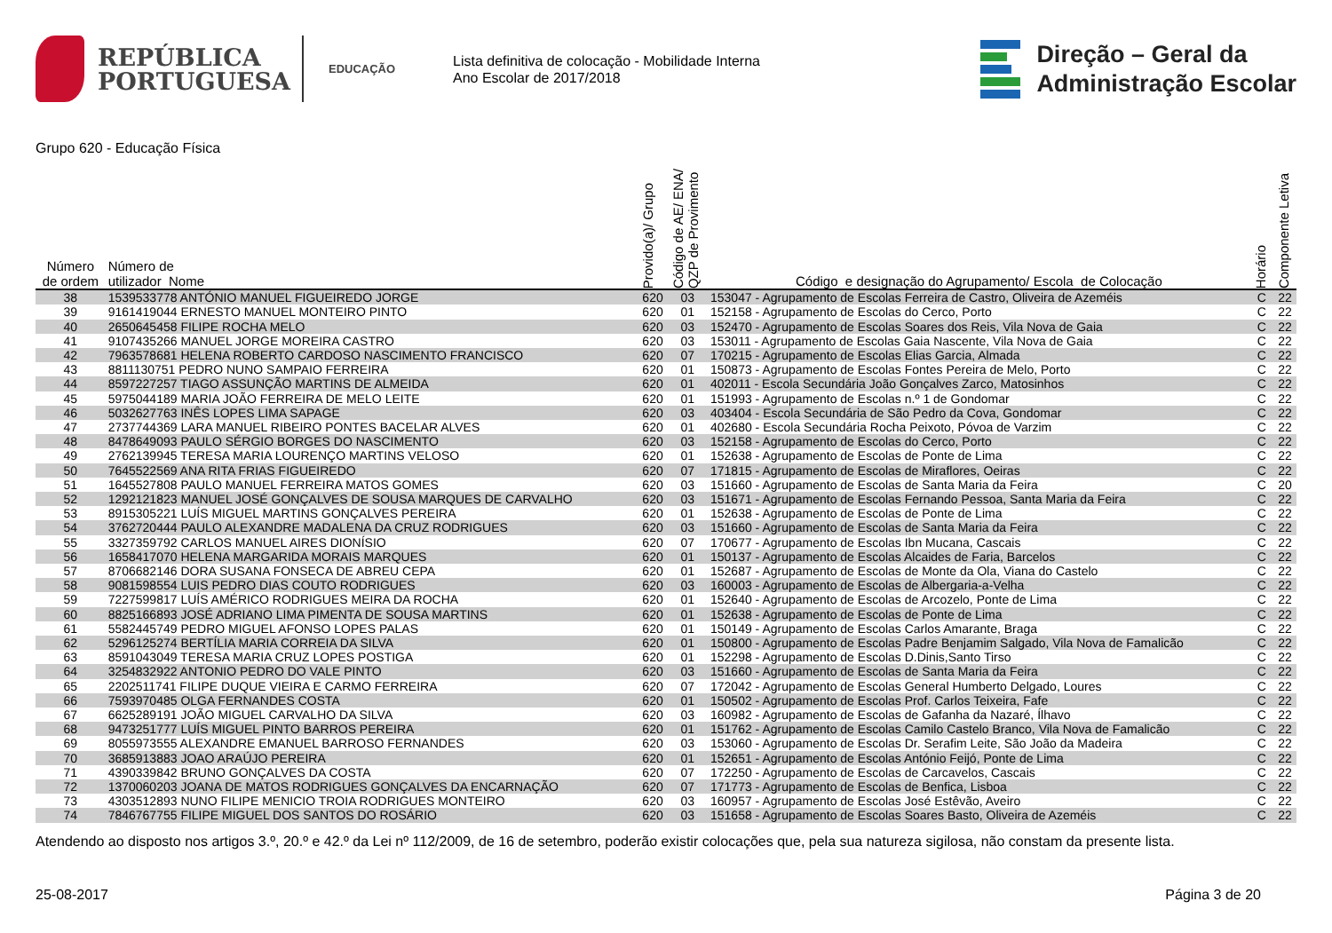REPÚBLICA
PORTUGUESA
EDUCAÇÃO
Lista definitiva de colocação - Mobilidade Interna
Ano Escolar de 2017/2018
Direção – Geral da
Administração Escolar
Grupo 620 - Educação Física
| Número de ordem | Número de utilizador Nome | Provido(a)/ Grupo | Código de AE/ ENA/ QZP de Provimento | Código e designação do Agrupamento/ Escola de Colocação | Horário | Componente Letiva |
| --- | --- | --- | --- | --- | --- | --- |
| 38 | 1539533778 ANTÓNIO MANUEL FIGUEIREDO JORGE | 620 | 03 | 153047 - Agrupamento de Escolas Ferreira de Castro, Oliveira de Azeméis | C | 22 |
| 39 | 9161419044 ERNESTO MANUEL MONTEIRO PINTO | 620 | 01 | 152158 - Agrupamento de Escolas do Cerco, Porto | C | 22 |
| 40 | 2650645458 FILIPE ROCHA MELO | 620 | 03 | 152470 - Agrupamento de Escolas Soares dos Reis, Vila Nova de Gaia | C | 22 |
| 41 | 9107435266 MANUEL JORGE MOREIRA CASTRO | 620 | 03 | 153011 - Agrupamento de Escolas Gaia Nascente, Vila Nova de Gaia | C | 22 |
| 42 | 7963578681 HELENA ROBERTO CARDOSO NASCIMENTO FRANCISCO | 620 | 07 | 170215 - Agrupamento de Escolas Elias Garcia, Almada | C | 22 |
| 43 | 8811130751 PEDRO NUNO SAMPAIO FERREIRA | 620 | 01 | 150873 - Agrupamento de Escolas Fontes Pereira de Melo, Porto | C | 22 |
| 44 | 8597227257 TIAGO ASSUNÇÃO MARTINS DE ALMEIDA | 620 | 01 | 402011 - Escola Secundária João Gonçalves Zarco, Matosinhos | C | 22 |
| 45 | 5975044189 MARIA JOÃO FERREIRA DE MELO LEITE | 620 | 01 | 151993 - Agrupamento de Escolas n.º 1 de Gondomar | C | 22 |
| 46 | 5032627763 INÊS LOPES LIMA SAPAGE | 620 | 03 | 403404 - Escola Secundária de São Pedro da Cova, Gondomar | C | 22 |
| 47 | 2737744369 LARA MANUEL RIBEIRO PONTES BACELAR ALVES | 620 | 01 | 402680 - Escola Secundária Rocha Peixoto, Póvoa de Varzim | C | 22 |
| 48 | 8478649093 PAULO SÉRGIO BORGES DO NASCIMENTO | 620 | 03 | 152158 - Agrupamento de Escolas do Cerco, Porto | C | 22 |
| 49 | 2762139945 TERESA MARIA LOURENÇO MARTINS VELOSO | 620 | 01 | 152638 - Agrupamento de Escolas de Ponte de Lima | C | 22 |
| 50 | 7645522569 ANA RITA FRIAS FIGUEIREDO | 620 | 07 | 171815 - Agrupamento de Escolas de Miraflores, Oeiras | C | 22 |
| 51 | 1645527808 PAULO MANUEL FERREIRA MATOS GOMES | 620 | 03 | 151660 - Agrupamento de Escolas de Santa Maria da Feira | C | 20 |
| 52 | 1292121823 MANUEL JOSÉ GONÇALVES DE SOUSA MARQUES DE CARVALHO | 620 | 03 | 151671 - Agrupamento de Escolas Fernando Pessoa, Santa Maria da Feira | C | 22 |
| 53 | 8915305221 LUÍS MIGUEL MARTINS GONÇALVES PEREIRA | 620 | 01 | 152638 - Agrupamento de Escolas de Ponte de Lima | C | 22 |
| 54 | 3762720444 PAULO ALEXANDRE MADALENA DA CRUZ RODRIGUES | 620 | 03 | 151660 - Agrupamento de Escolas de Santa Maria da Feira | C | 22 |
| 55 | 3327359792 CARLOS MANUEL AIRES DIONÍSIO | 620 | 07 | 170677 - Agrupamento de Escolas Ibn Mucana, Cascais | C | 22 |
| 56 | 1658417070 HELENA MARGARIDA MORAIS MARQUES | 620 | 01 | 150137 - Agrupamento de Escolas Alcaides de Faria, Barcelos | C | 22 |
| 57 | 8706682146 DORA SUSANA FONSECA DE ABREU CEPA | 620 | 01 | 152687 - Agrupamento de Escolas de Monte da Ola, Viana do Castelo | C | 22 |
| 58 | 9081598554 LUIS PEDRO DIAS COUTO RODRIGUES | 620 | 03 | 160003 - Agrupamento de Escolas de Albergaria-a-Velha | C | 22 |
| 59 | 7227599817 LUÍS AMÉRICO RODRIGUES MEIRA DA ROCHA | 620 | 01 | 152640 - Agrupamento de Escolas de Arcozelo, Ponte de Lima | C | 22 |
| 60 | 8825166893 JOSÉ ADRIANO LIMA PIMENTA DE SOUSA MARTINS | 620 | 01 | 152638 - Agrupamento de Escolas de Ponte de Lima | C | 22 |
| 61 | 5582445749 PEDRO MIGUEL AFONSO LOPES PALAS | 620 | 01 | 150149 - Agrupamento de Escolas Carlos Amarante, Braga | C | 22 |
| 62 | 5296125274 BERTÍLIA MARIA CORREIA DA SILVA | 620 | 01 | 150800 - Agrupamento de Escolas Padre Benjamim Salgado, Vila Nova de Famalicão | C | 22 |
| 63 | 8591043049 TERESA MARIA CRUZ LOPES POSTIGA | 620 | 01 | 152298 - Agrupamento de Escolas D.Dinis,Santo Tirso | C | 22 |
| 64 | 3254832922 ANTONIO PEDRO DO VALE PINTO | 620 | 03 | 151660 - Agrupamento de Escolas de Santa Maria da Feira | C | 22 |
| 65 | 2202511741 FILIPE DUQUE VIEIRA E CARMO FERREIRA | 620 | 07 | 172042 - Agrupamento de Escolas General Humberto Delgado, Loures | C | 22 |
| 66 | 7593970485 OLGA FERNANDES COSTA | 620 | 01 | 150502 - Agrupamento de Escolas Prof. Carlos Teixeira, Fafe | C | 22 |
| 67 | 6625289191 JOÃO MIGUEL CARVALHO DA SILVA | 620 | 03 | 160982 - Agrupamento de Escolas de Gafanha da Nazaré, Ílhavo | C | 22 |
| 68 | 9473251777 LUÍS MIGUEL PINTO BARROS PEREIRA | 620 | 01 | 151762 - Agrupamento de Escolas Camilo Castelo Branco, Vila Nova de Famalicão | C | 22 |
| 69 | 8055973555 ALEXANDRE EMANUEL BARROSO FERNANDES | 620 | 03 | 153060 - Agrupamento de Escolas Dr. Serafim Leite, São João da Madeira | C | 22 |
| 70 | 3685913883 JOAO ARAÚJO PEREIRA | 620 | 01 | 152651 - Agrupamento de Escolas António Feijó, Ponte de Lima | C | 22 |
| 71 | 4390339842 BRUNO GONÇALVES DA COSTA | 620 | 07 | 172250 - Agrupamento de Escolas de Carcavelos, Cascais | C | 22 |
| 72 | 1370060203 JOANA DE MATOS RODRIGUES GONÇALVES DA ENCARNAÇÃO | 620 | 07 | 171773 - Agrupamento de Escolas de Benfica, Lisboa | C | 22 |
| 73 | 4303512893 NUNO FILIPE MENICIO TROIA RODRIGUES MONTEIRO | 620 | 03 | 160957 - Agrupamento de Escolas José Estêvão, Aveiro | C | 22 |
| 74 | 7846767755 FILIPE MIGUEL DOS SANTOS DO ROSÁRIO | 620 | 03 | 151658 - Agrupamento de Escolas Soares Basto, Oliveira de Azeméis | C | 22 |
Atendendo ao disposto nos artigos 3.º, 20.º e 42.º da Lei nº 112/2009, de 16 de setembro, poderão existir colocações que, pela sua natureza sigilosa, não constam da presente lista.
25-08-2017 Página 3 de 20